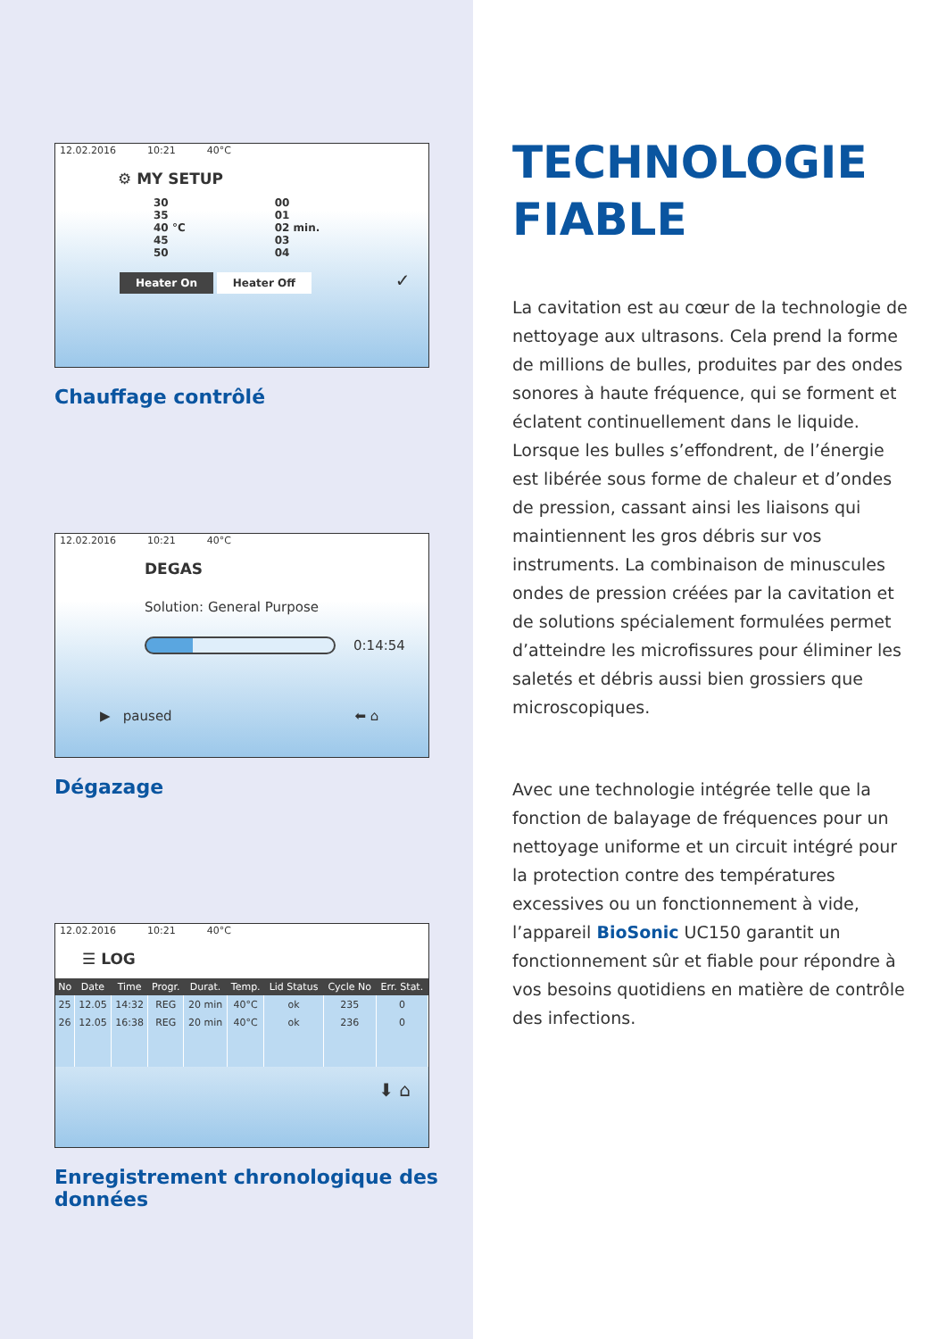12.02.2016 10:21 40°C
⚙ MY SETUP
30
35
40 °C
45
50
00
01
02 min.
03
04
Heater On Heater Off ✓
Chauffage contrôlé
12.02.2016 10:21 40°C
DEGAS
Solution: General Purpose
0:14:54
▶ paused ⬅ ⌂
Dégazage
12.02.2016 10:21 40°C
☰ LOG
| No | Date | Time | Progr. | Durat. | Temp. | Lid Status | Cycle No | Err. Stat. |
| --- | --- | --- | --- | --- | --- | --- | --- | --- |
| 25 | 12.05 | 14:32 | REG | 20 min | 40°C | ok | 235 | 0 |
| 26 | 12.05 | 16:38 | REG | 20 min | 40°C | ok | 236 | 0 |
⬇ ⌂
Enregistrement chronologique des données
TECHNOLOGIE
FIABLE
La cavitation est au cœur de la technologie de nettoyage aux ultrasons. Cela prend la forme de millions de bulles, produites par des ondes sonores à haute fréquence, qui se forment et éclatent continuellement dans le liquide. Lorsque les bulles s’effondrent, de l’énergie est libérée sous forme de chaleur et d’ondes de pression, cassant ainsi les liaisons qui maintiennent les gros débris sur vos instruments. La combinaison de minuscules ondes de pression créées par la cavitation et de solutions spécialement formulées permet d’atteindre les microfissures pour éliminer les saletés et débris aussi bien grossiers que microscopiques.
Avec une technologie intégrée telle que la fonction de balayage de fréquences pour un nettoyage uniforme et un circuit intégré pour la protection contre des températures excessives ou un fonctionnement à vide, l’appareil BioSonic UC150 garantit un fonctionnement sûr et fiable pour répondre à vos besoins quotidiens en matière de contrôle des infections.